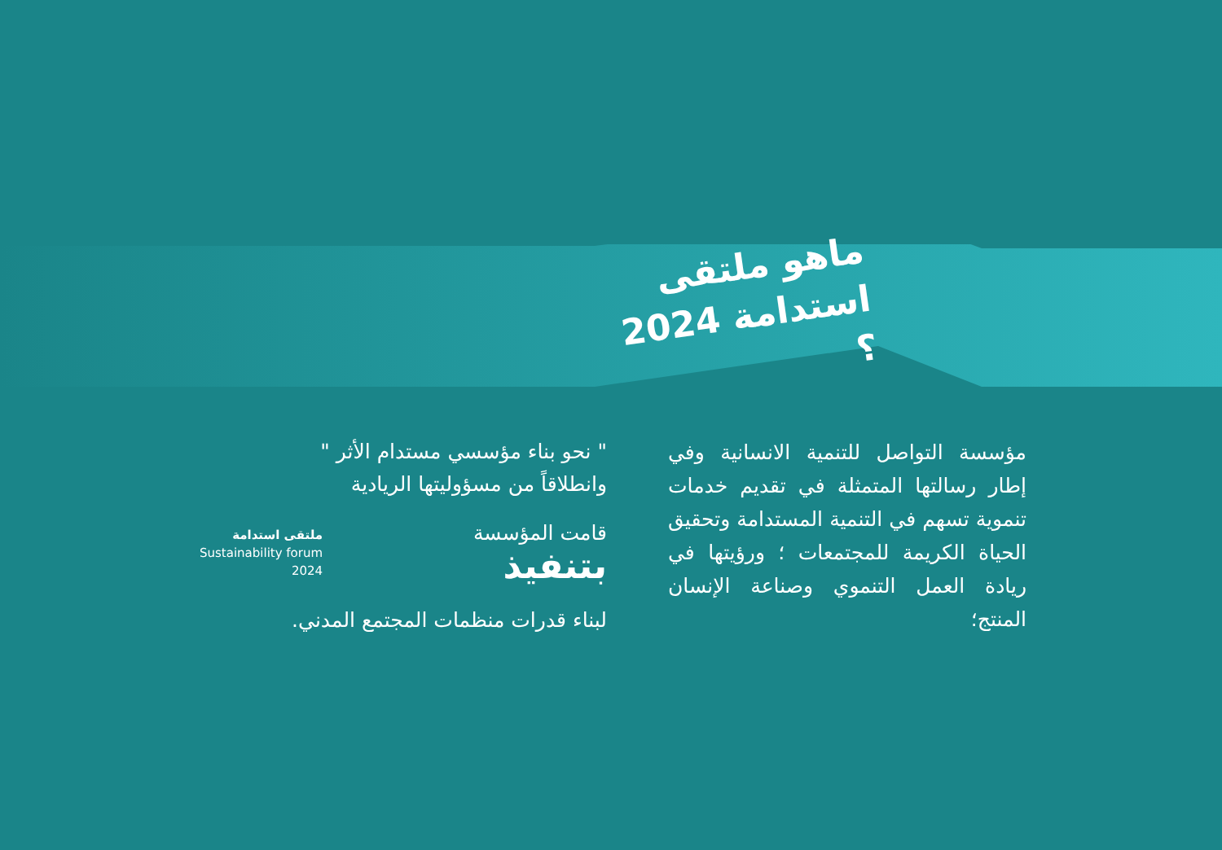ماهو ملتقى
استدامة 2024 ؟
مؤسسة التواصل للتنمية الانسانية وفي إطار رسالتها المتمثلة في تقديم خدمات تنموية تسهم في التنمية المستدامة وتحقيق الحياة الكريمة للمجتمعات ؛ ورؤيتها في ريادة العمل التنموي وصناعة الإنسان المنتج؛
" نحو بناء مؤسسي مستدام الأثر "
وانطلاقاً من مسؤوليتها الريادية
قامت المؤسسة
بتنفيذ
ملتقى استدامة
Sustainability forum
2024
لبناء قدرات منظمات المجتمع المدني.